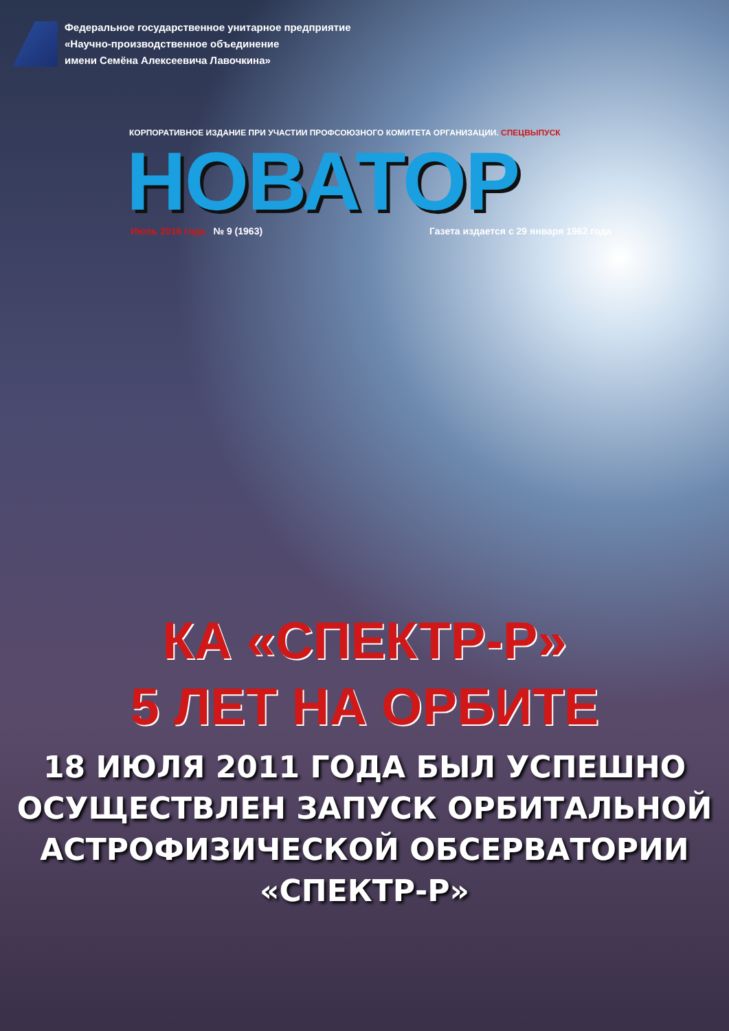Федеральное государственное унитарное предприятие
«Научно-производственное объединение
имени Семёна Алексеевича Лавочкина»
КОРПОРАТИВНОЕ ИЗДАНИЕ ПРИ УЧАСТИИ ПРОФСОЮЗНОГО КОМИТЕТА ОРГАНИЗАЦИИ. СПЕЦВЫПУСК
НОВАТОР
Июль 2016 года № 9 (1963) Газета издается с 29 января 1962 года
КА «СПЕКТР-Р»
5 ЛЕТ НА ОРБИТЕ
18 ИЮЛЯ 2011 ГОДА БЫЛ УСПЕШНО
ОСУЩЕСТВЛЕН ЗАПУСК ОРБИТАЛЬНОЙ
АСТРОФИЗИЧЕСКОЙ ОБСЕРВАТОРИИ
«СПЕКТР-Р»